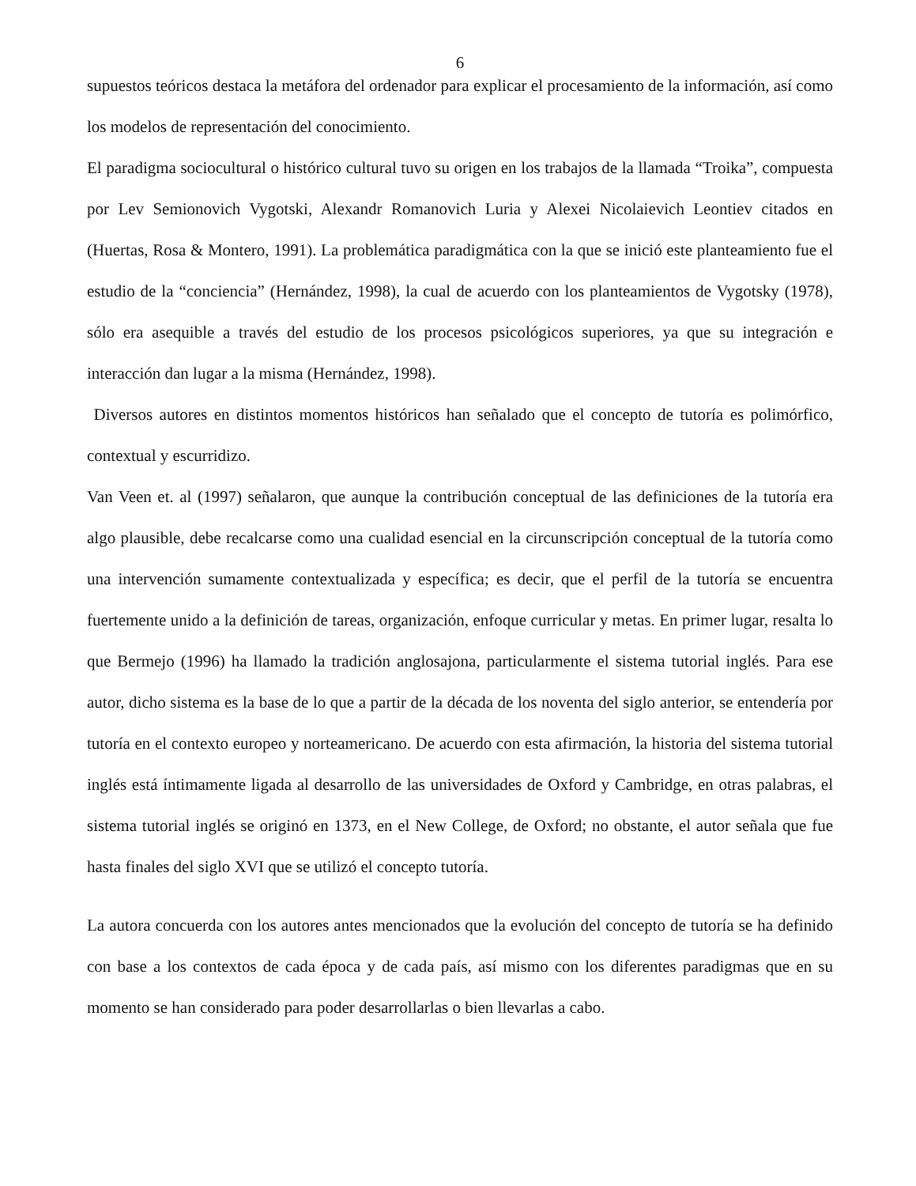6
supuestos teóricos destaca la metáfora del ordenador para explicar el procesamiento de la información, así como los modelos de representación del conocimiento.
El paradigma sociocultural o histórico cultural tuvo su origen en los trabajos de la llamada “Troika”, compuesta por Lev Semionovich Vygotski, Alexandr Romanovich Luria y Alexei Nicolaievich Leontiev citados en (Huertas, Rosa & Montero, 1991). La problemática paradigmática con la que se inició este planteamiento fue el estudio de la “conciencia” (Hernández, 1998), la cual de acuerdo con los planteamientos de Vygotsky (1978), sólo era asequible a través del estudio de los procesos psicológicos superiores, ya que su integración e interacción dan lugar a la misma (Hernández, 1998).
Diversos autores en distintos momentos históricos han señalado que el concepto de tutoría es polimórfico, contextual y escurridizo.
Van Veen et. al (1997) señalaron, que aunque la contribución conceptual de las definiciones de la tutoría era algo plausible, debe recalcarse como una cualidad esencial en la circunscripción conceptual de la tutoría como una intervención sumamente contextualizada y específica; es decir, que el perfil de la tutoría se encuentra fuertemente unido a la definición de tareas, organización, enfoque curricular y metas. En primer lugar, resalta lo que Bermejo (1996) ha llamado la tradición anglosajona, particularmente el sistema tutorial inglés. Para ese autor, dicho sistema es la base de lo que a partir de la década de los noventa del siglo anterior, se entendería por tutoría en el contexto europeo y norteamericano. De acuerdo con esta afirmación, la historia del sistema tutorial inglés está íntimamente ligada al desarrollo de las universidades de Oxford y Cambridge, en otras palabras, el sistema tutorial inglés se originó en 1373, en el New College, de Oxford; no obstante, el autor señala que fue hasta finales del siglo XVI que se utilizó el concepto tutoría.
La autora concuerda con los autores antes mencionados que la evolución del concepto de tutoría se ha definido con base a los contextos de cada época y de cada país, así mismo con los diferentes paradigmas que en su momento se han considerado para poder desarrollarlas o bien llevarlas a cabo.